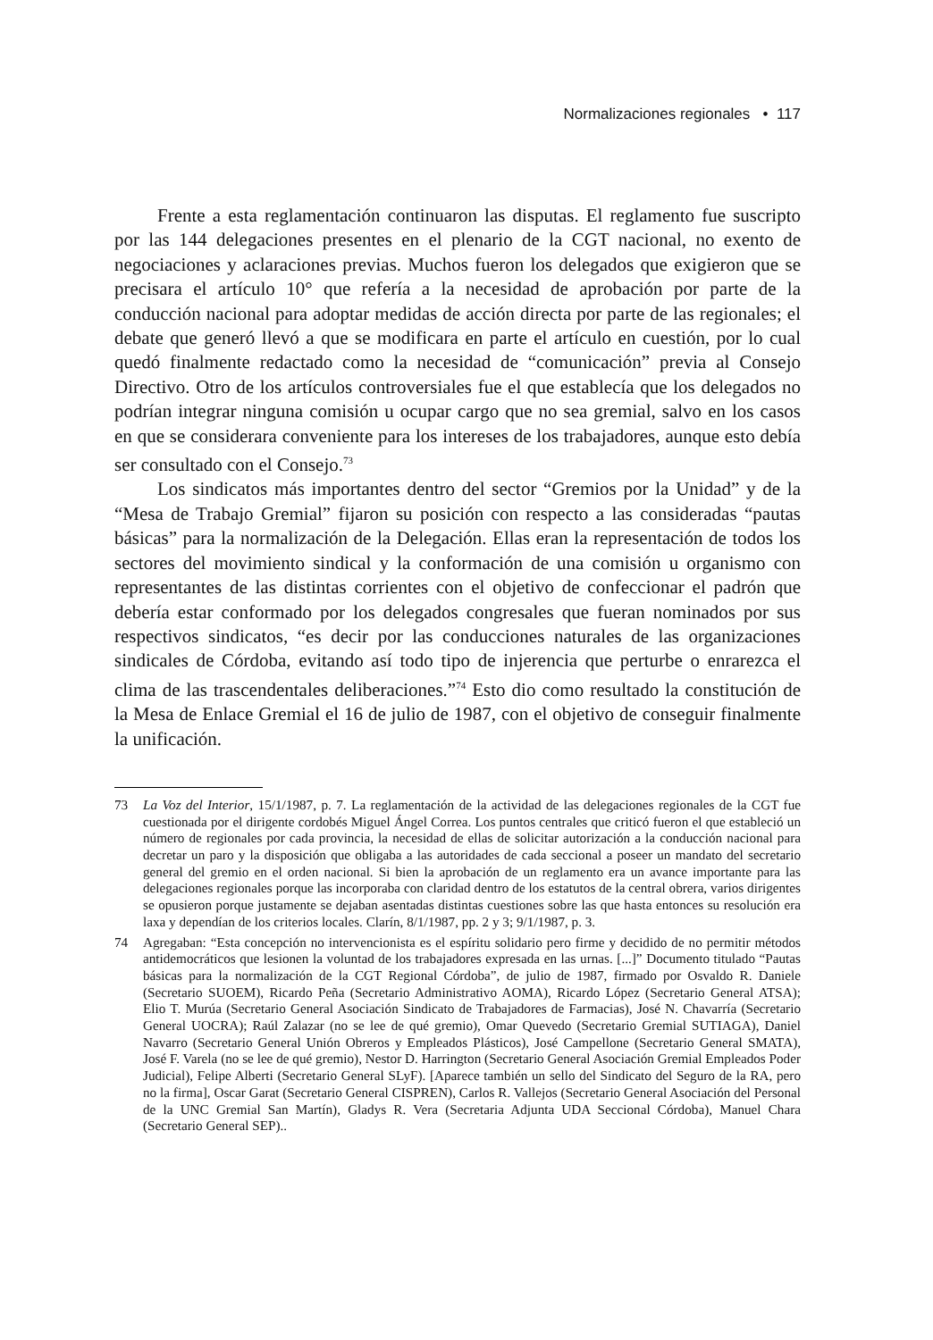Normalizaciones regionales • 117
Frente a esta reglamentación continuaron las disputas. El reglamento fue suscripto por las 144 delegaciones presentes en el plenario de la CGT nacional, no exento de negociaciones y aclaraciones previas. Muchos fueron los delegados que exigieron que se precisara el artículo 10° que refería a la necesidad de aprobación por parte de la conducción nacional para adoptar medidas de acción directa por parte de las regionales; el debate que generó llevó a que se modificara en parte el artículo en cuestión, por lo cual quedó finalmente redactado como la necesidad de “comunicación” previa al Consejo Directivo. Otro de los artículos controversiales fue el que establecía que los delegados no podrían integrar ninguna comisión u ocupar cargo que no sea gremial, salvo en los casos en que se considerara conveniente para los intereses de los trabajadores, aunque esto debía ser consultado con el Consejo.<sup>73</sup>
Los sindicatos más importantes dentro del sector “Gremios por la Unidad” y de la “Mesa de Trabajo Gremial” fijaron su posición con respecto a las consideradas “pautas básicas” para la normalización de la Delegación. Ellas eran la representación de todos los sectores del movimiento sindical y la conformación de una comisión u organismo con representantes de las distintas corrientes con el objetivo de confeccionar el padrón que debería estar conformado por los delegados congresales que fueran nominados por sus respectivos sindicatos, “es decir por las conducciones naturales de las organizaciones sindicales de Córdoba, evitando así todo tipo de injerencia que perturbe o enrarezca el clima de las trascendentales deliberaciones.”<sup>74</sup> Esto dio como resultado la constitución de la Mesa de Enlace Gremial el 16 de julio de 1987, con el objetivo de conseguir finalmente la unificación.
73 La Voz del Interior, 15/1/1987, p. 7. La reglamentación de la actividad de las delegaciones regionales de la CGT fue cuestionada por el dirigente cordobés Miguel Ángel Correa. Los puntos centrales que criticó fueron el que estableció un número de regionales por cada provincia, la necesidad de ellas de solicitar autorización a la conducción nacional para decretar un paro y la disposición que obligaba a las autoridades de cada seccional a poseer un mandato del secretario general del gremio en el orden nacional. Si bien la aprobación de un reglamento era un avance importante para las delegaciones regionales porque las incorporaba con claridad dentro de los estatutos de la central obrera, varios dirigentes se opusieron porque justamente se dejaban asentadas distintas cuestiones sobre las que hasta entonces su resolución era laxa y dependían de los criterios locales. Clarín, 8/1/1987, pp. 2 y 3; 9/1/1987, p. 3.
74 Agregaban: “Esta concepción no intervencionista es el espíritu solidario pero firme y decidido de no permitir métodos antidemocráticos que lesionen la voluntad de los trabajadores expresada en las urnas. [...]” Documento titulado “Pautas básicas para la normalización de la CGT Regional Córdoba”, de julio de 1987, firmado por Osvaldo R. Daniele (Secretario SUOEM), Ricardo Peña (Secretario Administrativo AOMA), Ricardo López (Secretario General ATSA); Elio T. Murúa (Secretario General Asociación Sindicato de Trabajadores de Farmacias), José N. Chavarría (Secretario General UOCRA); Raúl Zalazar (no se lee de qué gremio), Omar Quevedo (Secretario Gremial SUTIAGA), Daniel Navarro (Secretario General Unión Obreros y Empleados Plásticos), José Campellone (Secretario General SMATA), José F. Varela (no se lee de qué gremio), Nestor D. Harrington (Secretario General Asociación Gremial Empleados Poder Judicial), Felipe Alberti (Secretario General SLyF). [Aparece también un sello del Sindicato del Seguro de la RA, pero no la firma], Oscar Garat (Secretario General CISPREN), Carlos R. Vallejos (Secretario General Asociación del Personal de la UNC Gremial San Martín), Gladys R. Vera (Secretaria Adjunta UDA Seccional Córdoba), Manuel Chara (Secretario General SEP)..